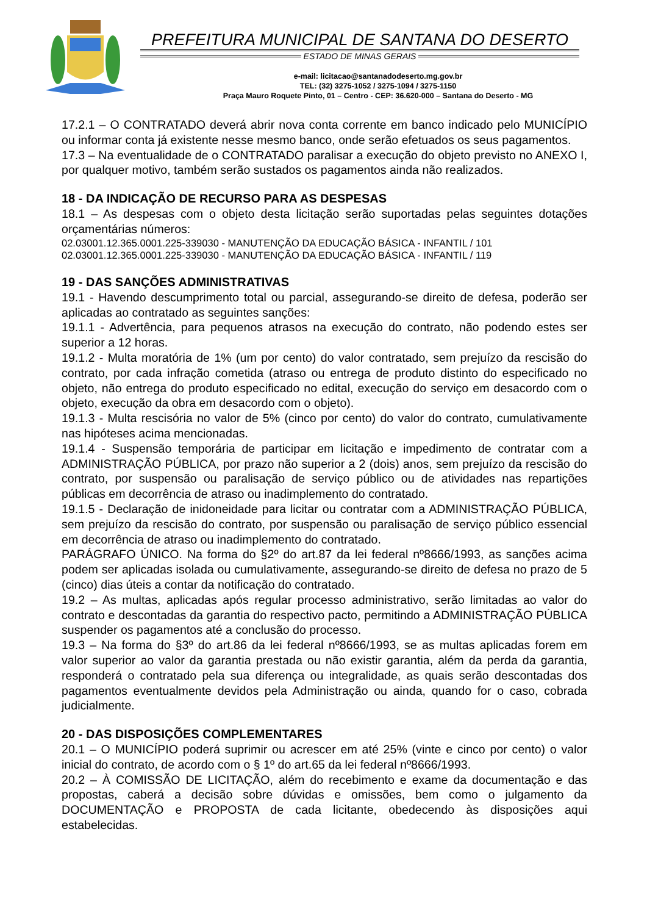PREFEITURA MUNICIPAL DE SANTANA DO DESERTO
ESTADO DE MINAS GERAIS
e-mail: licitacao@santanadodeserto.mg.gov.br
TEL: (32) 3275-1052 / 3275-1094 / 3275-1150
Praça Mauro Roquete Pinto, 01 – Centro - CEP: 36.620-000 – Santana do Deserto - MG
17.2.1 – O CONTRATADO deverá abrir nova conta corrente em banco indicado pelo MUNICÍPIO ou informar conta já existente nesse mesmo banco, onde serão efetuados os seus pagamentos.
17.3 – Na eventualidade de o CONTRATADO paralisar a execução do objeto previsto no ANEXO I, por qualquer motivo, também serão sustados os pagamentos ainda não realizados.
18 - DA INDICAÇÃO DE RECURSO PARA AS DESPESAS
18.1 – As despesas com o objeto desta licitação serão suportadas pelas seguintes dotações orçamentárias números:
02.03001.12.365.0001.225-339030 - MANUTENÇÃO DA EDUCAÇÃO BÁSICA - INFANTIL / 101
02.03001.12.365.0001.225-339030 - MANUTENÇÃO DA EDUCAÇÃO BÁSICA - INFANTIL / 119
19 - DAS SANÇÕES ADMINISTRATIVAS
19.1 - Havendo descumprimento total ou parcial, assegurando-se direito de defesa, poderão ser aplicadas ao contratado as seguintes sanções:
19.1.1 - Advertência, para pequenos atrasos na execução do contrato, não podendo estes ser superior a 12 horas.
19.1.2 - Multa moratória de 1% (um por cento) do valor contratado, sem prejuízo da rescisão do contrato, por cada infração cometida (atraso ou entrega de produto distinto do especificado no objeto, não entrega do produto especificado no edital, execução do serviço em desacordo com o objeto, execução da obra em desacordo com o objeto).
19.1.3 - Multa rescisória no valor de 5% (cinco por cento) do valor do contrato, cumulativamente nas hipóteses acima mencionadas.
19.1.4 - Suspensão temporária de participar em licitação e impedimento de contratar com a ADMINISTRAÇÃO PÚBLICA, por prazo não superior a 2 (dois) anos, sem prejuízo da rescisão do contrato, por suspensão ou paralisação de serviço público ou de atividades nas repartições públicas em decorrência de atraso ou inadimplemento do contratado.
19.1.5 - Declaração de inidoneidade para licitar ou contratar com a ADMINISTRAÇÃO PÚBLICA, sem prejuízo da rescisão do contrato, por suspensão ou paralisação de serviço público essencial em decorrência de atraso ou inadimplemento do contratado.
PARÁGRAFO ÚNICO. Na forma do §2º do art.87 da lei federal nº8666/1993, as sanções acima podem ser aplicadas isolada ou cumulativamente, assegurando-se direito de defesa no prazo de 5 (cinco) dias úteis a contar da notificação do contratado.
19.2 – As multas, aplicadas após regular processo administrativo, serão limitadas ao valor do contrato e descontadas da garantia do respectivo pacto, permitindo a ADMINISTRAÇÃO PÚBLICA suspender os pagamentos até a conclusão do processo.
19.3 – Na forma do §3º do art.86 da lei federal nº8666/1993, se as multas aplicadas forem em valor superior ao valor da garantia prestada ou não existir garantia, além da perda da garantia, responderá o contratado pela sua diferença ou integralidade, as quais serão descontadas dos pagamentos eventualmente devidos pela Administração ou ainda, quando for o caso, cobrada judicialmente.
20 - DAS DISPOSIÇÕES COMPLEMENTARES
20.1 – O MUNICÍPIO poderá suprimir ou acrescer em até 25% (vinte e cinco por cento) o valor inicial do contrato, de acordo com o § 1º do art.65 da lei federal nº8666/1993.
20.2 – À COMISSÃO DE LICITAÇÃO, além do recebimento e exame da documentação e das propostas, caberá a decisão sobre dúvidas e omissões, bem como o julgamento da DOCUMENTAÇÃO e PROPOSTA de cada licitante, obedecendo às disposições aqui estabelecidas.